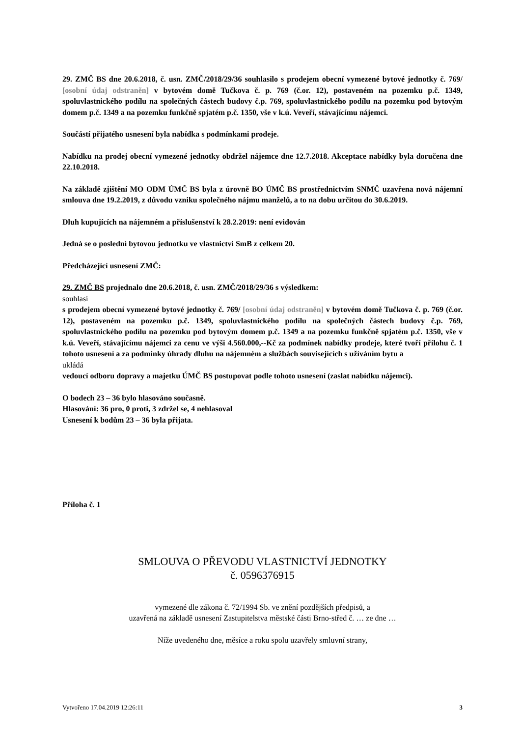29. ZMČ BS dne 20.6.2018, č. usn. ZMČ/2018/29/36 souhlasilo s prodejem obecní vymezené bytové jednotky č. 769/ [osobní údaj odstraněn] v bytovém domě Tučkova č. p. 769 (č.or. 12), postaveném na pozemku p.č. 1349, spoluvlastnického podílu na společných částech budovy č.p. 769, spoluvlastnického podílu na pozemku pod bytovým domem p.č. 1349 a na pozemku funkčně spjatém p.č. 1350, vše v k.ú. Veveří, stávajícímu nájemci.
Součástí přijatého usnesení byla nabídka s podmínkami prodeje.
Nabídku na prodej obecní vymezené jednotky obdržel nájemce dne 12.7.2018. Akceptace nabídky byla doručena dne 22.10.2018.
Na základě zjištění MO ODM ÚMČ BS byla z úrovně BO ÚMČ BS prostřednictvím SNMČ uzavřena nová nájemní smlouva dne 19.2.2019, z důvodu vzniku společného nájmu manželů, a to na dobu určitou do 30.6.2019.
Dluh kupujících na nájemném a příslušenství k 28.2.2019: není evidován
Jedná se o poslední bytovou jednotku ve vlastnictví SmB z celkem 20.
Předcházející usnesení ZMČ:
29. ZMČ BS projednalo dne 20.6.2018, č. usn. ZMČ/2018/29/36 s výsledkem:
souhlasí
s prodejem obecní vymezené bytové jednotky č. 769/ [osobní údaj odstraněn] v bytovém domě Tučkova č. p. 769 (č.or. 12), postaveném na pozemku p.č. 1349, spoluvlastnického podílu na společných částech budovy č.p. 769, spoluvlastnického podílu na pozemku pod bytovým domem p.č. 1349 a na pozemku funkčně spjatém p.č. 1350, vše v k.ú. Veveří, stávajícímu nájemci za cenu ve výši 4.560.000,--Kč za podmínek nabídky prodeje, které tvoří přílohu č. 1 tohoto usnesení a za podmínky úhrady dluhu na nájemném a službách souvisejících s užíváním bytu a
ukládá
vedoucí odboru dopravy a majetku ÚMČ BS postupovat podle tohoto usnesení (zaslat nabídku nájemci).
O bodech 23 – 36 bylo hlasováno současně.
Hlasování: 36 pro, 0 proti, 3 zdržel se, 4 nehlasoval
Usnesení k bodům 23 – 36 byla přijata.
Příloha č. 1
SMLOUVA O PŘEVODU VLASTNICTVÍ JEDNOTKY
č. 0596376915
vymezené dle zákona č. 72/1994 Sb. ve znění pozdějších předpisů, a
uzavřená na základě usnesení Zastupitelstva městské části Brno-střed č. … ze dne …
Níže uvedeného dne, měsíce a roku spolu uzavřely smluvní strany,
Vytvořeno 17.04.2019 12:26:11 3